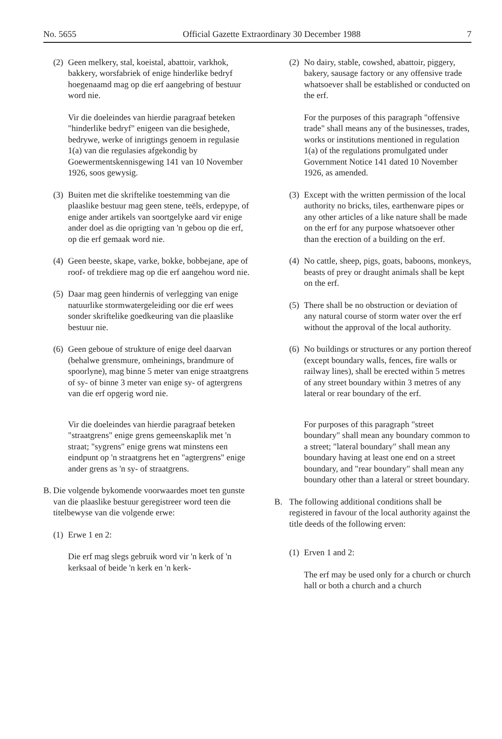No. 5655 Official Gazette Extraordinary 30 December 1988 7
(2) Geen melkery, stal, koeistal, abattoir, varkhok, bakkery, worsfabriek of enige hinderlike bedryf hoegenaamd mag op die erf aangebring of bestuur word nie.
Vir die doeleindes van hierdie paragraaf beteken "hinderlike bedryf" enigeen van die besighede, bedrywe, werke of inrigtings genoem in regulasie 1(a) van die regulasies afgekondig by Goewermentskennisgewing 141 van 10 November 1926, soos gewysig.
(3) Buiten met die skriftelike toestemming van die plaaslike bestuur mag geen stene, teëls, erdepype, of enige ander artikels van soortgelyke aard vir enige ander doel as die oprigting van 'n gebou op die erf, op die erf gemaak word nie.
(4) Geen beeste, skape, varke, bokke, bobbejane, ape of roof- of trekdiere mag op die erf aangehou word nie.
(5) Daar mag geen hindernis of verlegging van enige natuurlike stormwatergeleiding oor die erf wees sonder skriftelike goedkeuring van die plaaslike bestuur nie.
(6) Geen geboue of strukture of enige deel daarvan (behalwe grensmure, omheinings, brandmure of spoorlyne), mag binne 5 meter van enige straatgrens of sy- of binne 3 meter van enige sy- of agtergrens van die erf opgerig word nie.
Vir die doeleindes van hierdie paragraaf beteken "straatgrens" enige grens gemeenskaplik met 'n straat; "sygrens" enige grens wat minstens een eindpunt op 'n straatgrens het en "agtergrens" enige ander grens as 'n sy- of straatgrens.
B. Die volgende bykomende voorwaardes moet ten gunste van die plaaslike bestuur geregistreer word teen die titelbewyse van die volgende erwe:
(1) Erwe 1 en 2:
Die erf mag slegs gebruik word vir 'n kerk of 'n kerksaal of beide 'n kerk en 'n kerk-
(2) No dairy, stable, cowshed, abattoir, piggery, bakery, sausage factory or any offensive trade whatsoever shall be established or conducted on the erf.
For the purposes of this paragraph "offensive trade" shall means any of the businesses, trades, works or institutions mentioned in regulation 1(a) of the regulations promulgated under Government Notice 141 dated 10 November 1926, as amended.
(3) Except with the written permission of the local authority no bricks, tiles, earthenware pipes or any other articles of a like nature shall be made on the erf for any purpose whatsoever other than the erection of a building on the erf.
(4) No cattle, sheep, pigs, goats, baboons, monkeys, beasts of prey or draught animals shall be kept on the erf.
(5) There shall be no obstruction or deviation of any natural course of storm water over the erf without the approval of the local authority.
(6) No buildings or structures or any portion thereof (except boundary walls, fences, fire walls or railway lines), shall be erected within 5 metres of any street boundary within 3 metres of any lateral or rear boundary of the erf.
For purposes of this paragraph "street boundary" shall mean any boundary common to a street; "lateral boundary" shall mean any boundary having at least one end on a street boundary, and "rear boundary" shall mean any boundary other than a lateral or street boundary.
B. The following additional conditions shall be registered in favour of the local authority against the title deeds of the following erven:
(1) Erven 1 and 2:
The erf may be used only for a church or church hall or both a church and a church